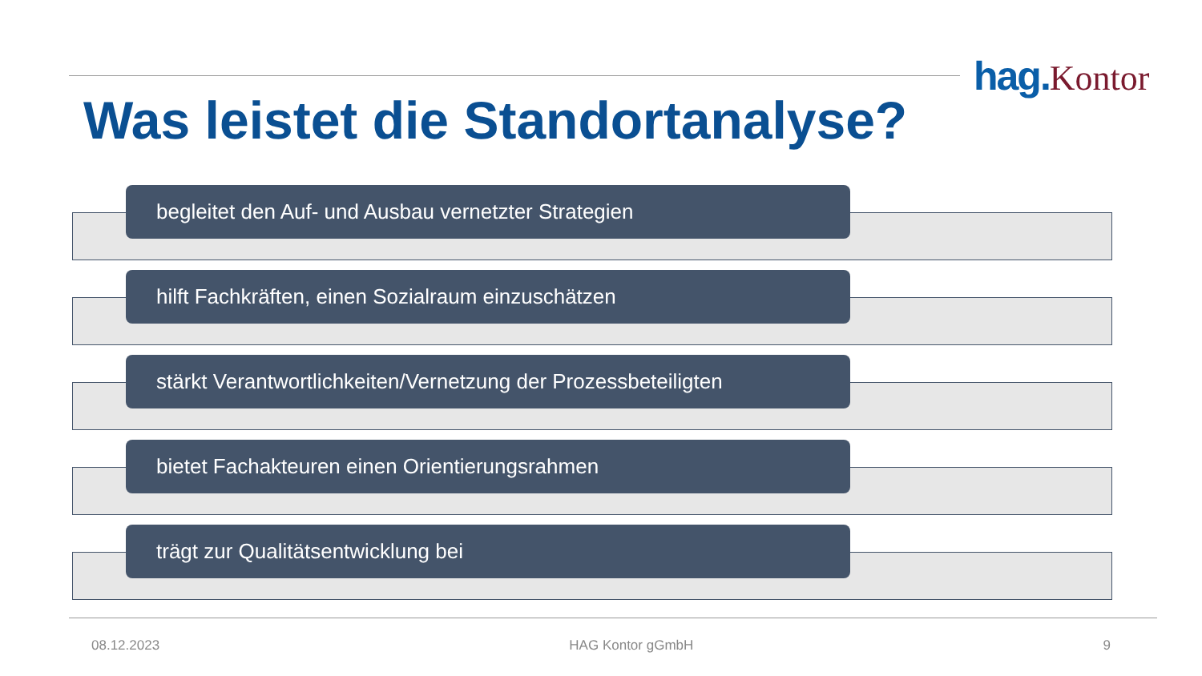hag. Kontor
Was leistet die Standortanalyse?
begleitet den Auf- und Ausbau vernetzter Strategien
hilft Fachkräften, einen Sozialraum einzuschätzen
stärkt Verantwortlichkeiten/Vernetzung der Prozessbeteiligten
bietet Fachakteuren einen Orientierungsrahmen
trägt zur Qualitätsentwicklung bei
08.12.2023 HAG Kontor gGmbH 9